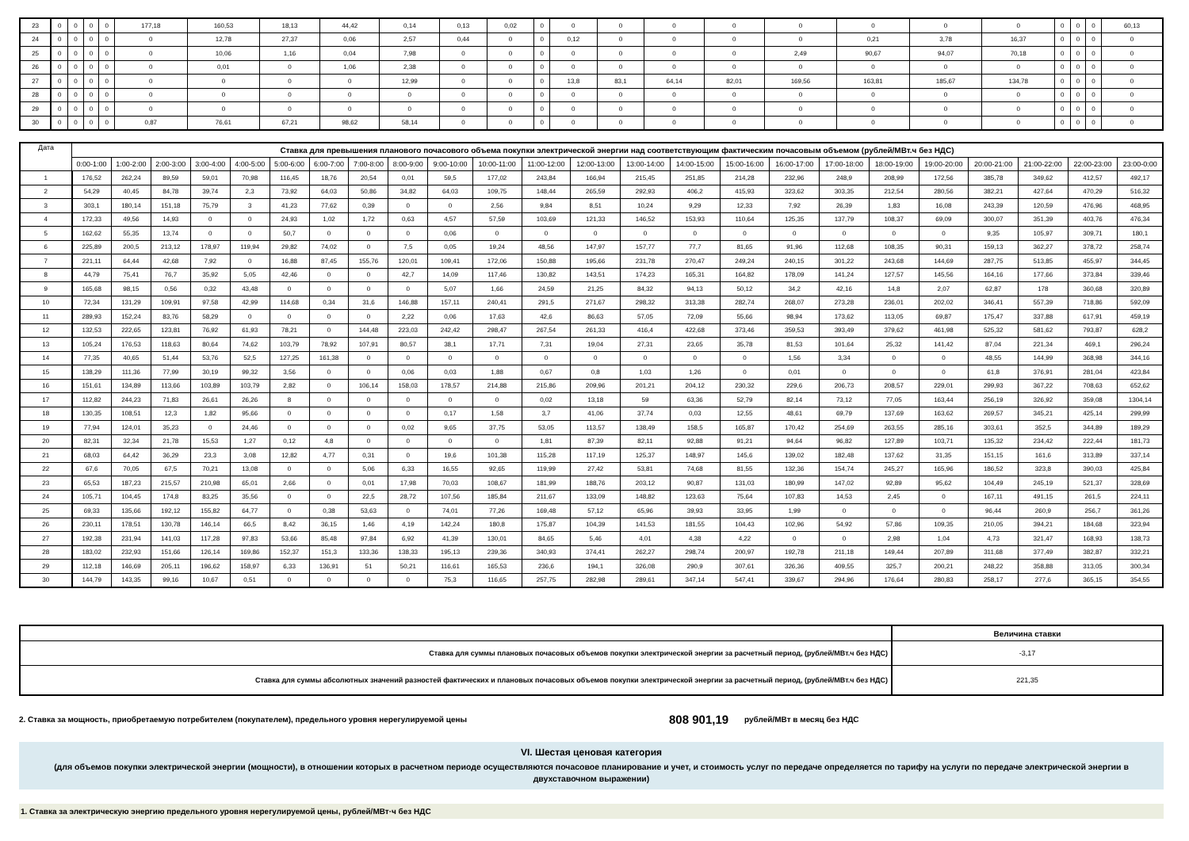| 23 | 0 | 0 | 0 | 0 | 177,18 | 160,53 | 18,13 | 44,42 | 0,14 | 0,13 | 0,02 | 0 | 0 | 0 | 0 | 0 | 0 | 0 | 0 | 0 | 0 | 0 | 0 | 60,13 |
| 24 | 0 | 0 | 0 | 0 | 0 | 12,78 | 27,37 | 0,06 | 2,57 | 0,44 | 0 | 0 | 0,12 | 0 | 0 | 0 | 0 | 0,21 | 3,78 | 16,37 | 0 | 0 | 0 | 0 |
| 25 | 0 | 0 | 0 | 0 | 0 | 10,06 | 1,16 | 0,04 | 7,98 | 0 | 0 | 0 | 0 | 0 | 0 | 0 | 2,49 | 90,67 | 94,07 | 70,18 | 0 | 0 | 0 | 0 |
| 26 | 0 | 0 | 0 | 0 | 0 | 0,01 | 0 | 1,06 | 2,38 | 0 | 0 | 0 | 0 | 0 | 0 | 0 | 0 | 0 | 0 | 0 | 0 | 0 | 0 | 0 |
| 27 | 0 | 0 | 0 | 0 | 0 | 0 | 0 | 0 | 12,99 | 0 | 0 | 0 | 13,8 | 83,1 | 64,14 | 82,01 | 169,56 | 163,81 | 185,67 | 134,78 | 0 | 0 | 0 | 0 |
| 28 | 0 | 0 | 0 | 0 | 0 | 0 | 0 | 0 | 0 | 0 | 0 | 0 | 0 | 0 | 0 | 0 | 0 | 0 | 0 | 0 | 0 | 0 | 0 | 0 |
| 29 | 0 | 0 | 0 | 0 | 0 | 0 | 0 | 0 | 0 | 0 | 0 | 0 | 0 | 0 | 0 | 0 | 0 | 0 | 0 | 0 | 0 | 0 | 0 | 0 |
| 30 | 0 | 0 | 0 | 0 | 0,87 | 76,61 | 67,21 | 98,62 | 58,14 | 0 | 0 | 0 | 0 | 0 | 0 | 0 | 0 | 0 | 0 | 0 | 0 | 0 | 0 | 0 |
| Дата | Ставка для превышения планового почасового объема покупки электрической энергии над соответствующим фактическим почасовым объемом (рублей/МВт.ч без НДС) | | | | | | | | | | | | | | | | | | | | | | | |
| --- | --- | --- | --- | --- | --- | --- | --- | --- | --- | --- | --- | --- | --- | --- | --- | --- | --- | --- | --- | --- | --- | --- | --- | --- |
| | 0:00-1:00 | 1:00-2:00 | 2:00-3:00 | 3:00-4:00 | 4:00-5:00 | 5:00-6:00 | 6:00-7:00 | 7:00-8:00 | 8:00-9:00 | 9:00-10:00 | 10:00-11:00 | 11:00-12:00 | 12:00-13:00 | 13:00-14:00 | 14:00-15:00 | 15:00-16:00 | 16:00-17:00 | 17:00-18:00 | 18:00-19:00 | 19:00-20:00 | 20:00-21:00 | 21:00-22:00 | 22:00-23:00 | 23:00-0:00 |
| 1 | 176,52 | 262,24 | 89,59 | 59,01 | 70,98 | 116,45 | 18,76 | 20,54 | 0,01 | 59,5 | 177,02 | 243,84 | 166,94 | 215,45 | 251,85 | 214,28 | 232,96 | 248,9 | 208,99 | 172,56 | 385,78 | 349,62 | 412,57 | 492,17 |
| 2 | 54,29 | 40,45 | 84,78 | 39,74 | 2,3 | 73,92 | 64,03 | 50,86 | 34,82 | 64,03 | 109,75 | 148,44 | 265,59 | 292,93 | 406,2 | 415,93 | 323,62 | 303,35 | 212,54 | 280,56 | 382,21 | 427,64 | 470,29 | 516,32 |
| 3 | 303,1 | 180,14 | 151,18 | 75,79 | 3 | 41,23 | 77,62 | 0,39 | 0 | 0 | 2,56 | 9,84 | 8,51 | 10,24 | 9,29 | 12,33 | 7,92 | 26,39 | 1,83 | 16,08 | 243,39 | 120,59 | 476,96 | 468,95 |
| 4 | 172,33 | 49,56 | 14,93 | 0 | 0 | 24,93 | 1,02 | 1,72 | 0,63 | 4,57 | 57,59 | 103,69 | 121,33 | 146,52 | 153,93 | 110,64 | 125,35 | 137,79 | 108,37 | 69,09 | 300,07 | 351,39 | 403,76 | 476,34 |
| 5 | 162,62 | 55,35 | 13,74 | 0 | 0 | 50,7 | 0 | 0 | 0 | 0,06 | 0 | 0 | 0 | 0 | 0 | 0 | 0 | 0 | 0 | 0 | 9,35 | 105,97 | 309,71 | 180,1 |
| 6 | 225,89 | 200,5 | 213,12 | 178,97 | 119,94 | 29,82 | 74,02 | 0 | 7,5 | 0,05 | 19,24 | 48,56 | 147,97 | 157,77 | 77,7 | 81,65 | 91,96 | 112,68 | 108,35 | 90,31 | 159,13 | 362,27 | 378,72 | 258,74 |
| 7 | 221,11 | 64,44 | 42,68 | 7,92 | 0 | 16,88 | 87,45 | 155,76 | 120,01 | 109,41 | 172,06 | 150,88 | 195,66 | 231,78 | 270,47 | 249,24 | 240,15 | 301,22 | 243,68 | 144,69 | 287,75 | 513,85 | 455,97 | 344,45 |
| 8 | 44,79 | 75,41 | 76,7 | 35,92 | 5,05 | 42,46 | 0 | 0 | 42,7 | 14,09 | 117,46 | 130,82 | 143,51 | 174,23 | 165,31 | 164,82 | 178,09 | 141,24 | 127,57 | 145,56 | 164,16 | 177,66 | 373,84 | 339,46 |
| 9 | 165,68 | 98,15 | 0,56 | 0,32 | 43,48 | 0 | 0 | 0 | 0 | 5,07 | 1,66 | 24,59 | 21,25 | 84,32 | 94,13 | 50,12 | 34,2 | 42,16 | 14,8 | 2,07 | 62,87 | 178 | 360,68 | 320,89 |
| 10 | 72,34 | 131,29 | 109,91 | 97,58 | 42,99 | 114,68 | 0,34 | 31,6 | 146,88 | 157,11 | 240,41 | 291,5 | 271,67 | 298,32 | 313,38 | 282,74 | 268,07 | 273,28 | 236,01 | 202,02 | 346,41 | 557,39 | 718,86 | 592,09 |
| 11 | 289,93 | 152,24 | 83,76 | 58,29 | 0 | 0 | 0 | 0 | 2,22 | 0,06 | 17,63 | 42,6 | 86,63 | 57,05 | 72,09 | 55,66 | 98,94 | 173,62 | 113,05 | 69,87 | 175,47 | 337,88 | 617,91 | 459,19 |
| 12 | 132,53 | 222,65 | 123,81 | 76,92 | 61,93 | 78,21 | 0 | 144,48 | 223,03 | 242,42 | 298,47 | 267,54 | 261,33 | 416,4 | 422,68 | 373,46 | 359,53 | 393,49 | 379,62 | 461,98 | 525,32 | 581,62 | 793,87 | 628,2 |
| 13 | 105,24 | 176,53 | 118,63 | 80,64 | 74,62 | 103,79 | 78,92 | 107,91 | 80,57 | 38,1 | 17,71 | 7,31 | 19,04 | 27,31 | 23,65 | 35,78 | 81,53 | 101,64 | 25,32 | 141,42 | 87,04 | 221,34 | 469,1 | 296,24 |
| 14 | 77,35 | 40,65 | 51,44 | 53,76 | 52,5 | 127,25 | 161,38 | 0 | 0 | 0 | 0 | 0 | 0 | 0 | 0 | 0 | 1,56 | 3,34 | 0 | 0 | 48,55 | 144,99 | 368,98 | 344,16 |
| 15 | 138,29 | 111,36 | 77,99 | 30,19 | 99,32 | 3,56 | 0 | 0 | 0,06 | 0,03 | 1,88 | 0,67 | 0,8 | 1,03 | 1,26 | 0 | 0,01 | 0 | 0 | 0 | 61,8 | 376,91 | 281,04 | 423,84 |
| 16 | 151,61 | 134,89 | 113,66 | 103,89 | 103,79 | 2,82 | 0 | 106,14 | 158,03 | 178,57 | 214,88 | 215,86 | 209,96 | 201,21 | 204,12 | 230,32 | 229,6 | 206,73 | 208,57 | 229,01 | 299,93 | 367,22 | 708,63 | 652,62 |
| 17 | 112,82 | 244,23 | 71,83 | 26,61 | 26,26 | 8 | 0 | 0 | 0 | 0 | 0 | 0,02 | 13,18 | 59 | 63,36 | 52,79 | 82,14 | 73,12 | 77,05 | 163,44 | 256,19 | 326,92 | 359,08 | 1304,14 |
| 18 | 130,35 | 108,51 | 12,3 | 1,82 | 95,66 | 0 | 0 | 0 | 0 | 0,17 | 1,58 | 3,7 | 41,06 | 37,74 | 0,03 | 12,55 | 48,61 | 69,79 | 137,69 | 163,62 | 269,57 | 345,21 | 425,14 | 299,99 |
| 19 | 77,94 | 124,01 | 35,23 | 0 | 24,46 | 0 | 0 | 0 | 0,02 | 9,65 | 37,75 | 53,05 | 113,57 | 138,49 | 158,5 | 165,87 | 170,42 | 254,69 | 263,55 | 285,16 | 303,61 | 352,5 | 344,89 | 189,29 |
| 20 | 82,31 | 32,34 | 21,78 | 15,53 | 1,27 | 0,12 | 4,8 | 0 | 0 | 0 | 0 | 1,81 | 87,39 | 82,11 | 92,88 | 91,21 | 94,64 | 96,82 | 127,89 | 103,71 | 135,32 | 234,42 | 222,44 | 181,73 |
| 21 | 68,03 | 64,42 | 36,29 | 23,3 | 3,08 | 12,82 | 4,77 | 0,31 | 0 | 19,6 | 101,38 | 115,28 | 117,19 | 125,37 | 148,97 | 145,6 | 139,02 | 182,48 | 137,62 | 31,35 | 151,15 | 161,6 | 313,89 | 337,14 |
| 22 | 67,6 | 70,05 | 67,5 | 70,21 | 13,08 | 0 | 0 | 5,06 | 6,33 | 16,55 | 92,65 | 119,99 | 27,42 | 53,81 | 74,68 | 81,55 | 132,36 | 154,74 | 245,27 | 165,96 | 186,52 | 323,8 | 390,03 | 425,84 |
| 23 | 65,53 | 187,23 | 215,57 | 210,98 | 65,01 | 2,66 | 0 | 0,01 | 17,98 | 70,03 | 108,67 | 181,99 | 188,76 | 203,12 | 90,87 | 131,03 | 180,99 | 147,02 | 92,89 | 95,62 | 104,49 | 245,19 | 521,37 | 328,69 |
| 24 | 105,71 | 104,45 | 174,8 | 83,25 | 35,56 | 0 | 0 | 22,5 | 28,72 | 107,56 | 185,84 | 211,67 | 133,09 | 148,82 | 123,63 | 75,64 | 107,83 | 14,53 | 2,45 | 0 | 167,11 | 491,15 | 261,5 | 224,11 |
| 25 | 69,33 | 135,66 | 192,12 | 155,82 | 64,77 | 0 | 0,38 | 53,63 | 0 | 74,01 | 77,26 | 169,48 | 57,12 | 65,96 | 39,93 | 33,95 | 1,99 | 0 | 0 | 0 | 96,44 | 260,9 | 256,7 | 361,26 |
| 26 | 230,11 | 178,51 | 130,78 | 146,14 | 66,5 | 8,42 | 36,15 | 1,46 | 4,19 | 142,24 | 180,8 | 175,87 | 104,39 | 141,53 | 181,55 | 104,43 | 102,96 | 54,92 | 57,86 | 109,35 | 210,05 | 394,21 | 184,68 | 323,94 |
| 27 | 192,38 | 231,94 | 141,03 | 117,28 | 97,83 | 53,66 | 85,48 | 97,84 | 6,92 | 41,39 | 130,01 | 84,65 | 5,46 | 4,01 | 4,38 | 4,22 | 0 | 0 | 2,98 | 1,04 | 4,73 | 321,47 | 168,93 | 138,73 |
| 28 | 183,02 | 232,93 | 151,66 | 126,14 | 169,86 | 152,37 | 151,3 | 133,36 | 138,33 | 195,13 | 239,36 | 340,93 | 374,41 | 262,27 | 298,74 | 200,97 | 192,78 | 211,18 | 149,44 | 207,89 | 311,68 | 377,49 | 382,87 | 332,21 |
| 29 | 112,18 | 146,69 | 205,11 | 196,62 | 158,97 | 6,33 | 136,91 | 51 | 50,21 | 116,61 | 165,53 | 236,6 | 194,1 | 326,08 | 290,9 | 307,61 | 326,36 | 409,55 | 325,7 | 200,21 | 248,22 | 358,88 | 313,05 | 300,34 |
| 30 | 144,79 | 143,35 | 99,16 | 10,67 | 0,51 | 0 | 0 | 0 | 0 | 75,3 | 116,65 | 257,75 | 282,98 | 289,61 | 347,14 | 547,41 | 339,67 | 294,96 | 176,64 | 280,83 | 258,17 | 277,6 | 365,15 | 354,55 |
| | Величина ставки |
| Ставка для суммы плановых почасовых объемов покупки электрической энергии за расчетный период, (рублей/МВт.ч без НДС) | -3,17 |
| Ставка для суммы абсолютных значений разностей фактических и плановых почасовых объемов покупки электрической энергии за расчетный период, (рублей/МВт.ч без НДС) | 221,35 |
2. Ставка за мощность, приобретаемую потребителем (покупателем), предельного уровня нерегулируемой цены 808 901,19 рублей/МВт в месяц без НДС
VI. Шестая ценовая категория
(для объемов покупки электрической энергии (мощности), в отношении которых в расчетном периоде осуществляются почасовое планирование и учет, и стоимость услуг по передаче определяется по тарифу на услуги по передаче электрической энергии в двухставочном выражении)
1. Ставка за электрическую энергию предельного уровня нерегулируемой цены, рублей/МВт·ч без НДС